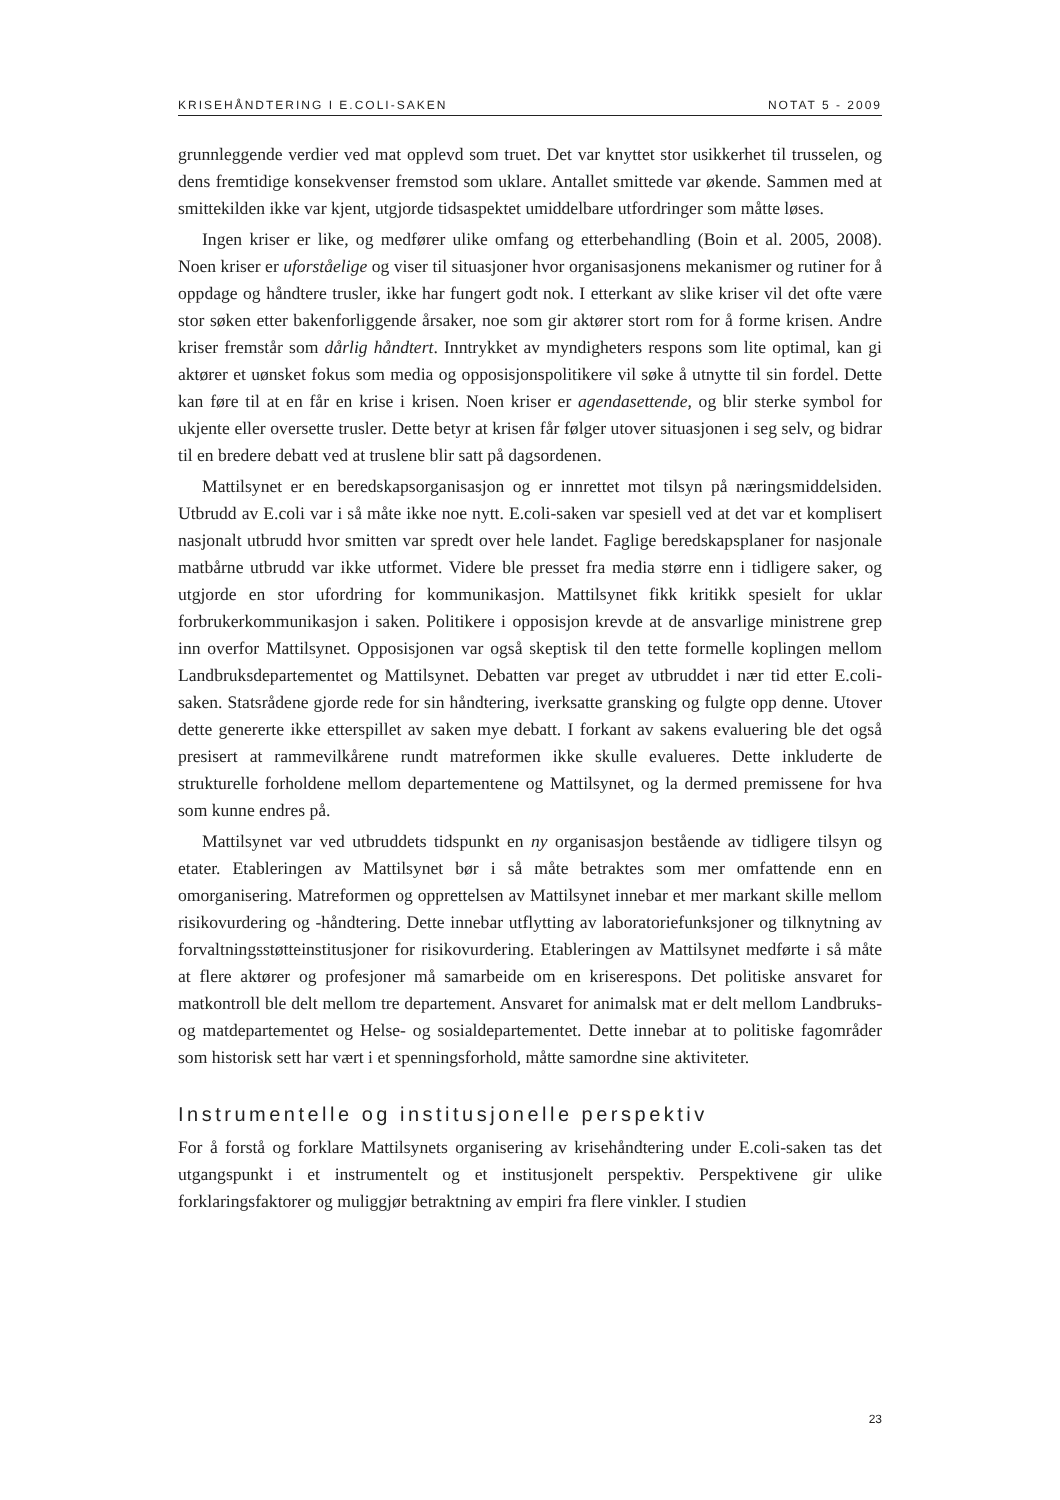KRISEHÅNDTERING I E.COLI-SAKEN NOTAT 5 - 2009
grunnleggende verdier ved mat opplevd som truet. Det var knyttet stor usikkerhet til trusselen, og dens fremtidige konsekvenser fremstod som uklare. Antallet smittede var økende. Sammen med at smittekilden ikke var kjent, utgjorde tidsaspektet umiddelbare utfordringer som måtte løses.
Ingen kriser er like, og medfører ulike omfang og etterbehandling (Boin et al. 2005, 2008). Noen kriser er uforståelige og viser til situasjoner hvor organisasjonens mekanismer og rutiner for å oppdage og håndtere trusler, ikke har fungert godt nok. I etterkant av slike kriser vil det ofte være stor søken etter bakenforliggende årsaker, noe som gir aktører stort rom for å forme krisen. Andre kriser fremstår som dårlig håndtert. Inntrykket av myndigheters respons som lite optimal, kan gi aktører et uønsket fokus som media og opposisjonspolitikere vil søke å utnytte til sin fordel. Dette kan føre til at en får en krise i krisen. Noen kriser er agendasettende, og blir sterke symbol for ukjente eller oversette trusler. Dette betyr at krisen får følger utover situasjonen i seg selv, og bidrar til en bredere debatt ved at truslene blir satt på dagsordenen.
Mattilsynet er en beredskapsorganisasjon og er innrettet mot tilsyn på næringsmiddelsiden. Utbrudd av E.coli var i så måte ikke noe nytt. E.coli-saken var spesiell ved at det var et komplisert nasjonalt utbrudd hvor smitten var spredt over hele landet. Faglige beredskapsplaner for nasjonale matbårne utbrudd var ikke utformet. Videre ble presset fra media større enn i tidligere saker, og utgjorde en stor ufordring for kommunikasjon. Mattilsynet fikk kritikk spesielt for uklar forbrukerkommunikasjon i saken. Politikere i opposisjon krevde at de ansvarlige ministrene grep inn overfor Mattilsynet. Opposisjonen var også skeptisk til den tette formelle koplingen mellom Landbruksdepartementet og Mattilsynet. Debatten var preget av utbruddet i nær tid etter E.coli-saken. Statsrådene gjorde rede for sin håndtering, iverksatte gransking og fulgte opp denne. Utover dette genererte ikke etterspillet av saken mye debatt. I forkant av sakens evaluering ble det også presisert at rammevilkårene rundt matreformen ikke skulle evalueres. Dette inkluderte de strukturelle forholdene mellom departementene og Mattilsynet, og la dermed premissene for hva som kunne endres på.
Mattilsynet var ved utbruddets tidspunkt en ny organisasjon bestående av tidligere tilsyn og etater. Etableringen av Mattilsynet bør i så måte betraktes som mer omfattende enn en omorganisering. Matreformen og opprettelsen av Mattilsynet innebar et mer markant skille mellom risikovurdering og -håndtering. Dette innebar utflytting av laboratoriefunksjoner og tilknytning av forvaltningsstøtteinstitusjoner for risikovurdering. Etableringen av Mattilsynet medførte i så måte at flere aktører og profesjoner må samarbeide om en kriserespons. Det politiske ansvaret for matkontroll ble delt mellom tre departement. Ansvaret for animalsk mat er delt mellom Landbruks- og matdepartementet og Helse- og sosialdepartementet. Dette innebar at to politiske fagområder som historisk sett har vært i et spenningsforhold, måtte samordne sine aktiviteter.
Instrumentelle og institusjonelle perspektiv
For å forstå og forklare Mattilsynets organisering av krisehåndtering under E.coli-saken tas det utgangspunkt i et instrumentelt og et institusjonelt perspektiv. Perspektivene gir ulike forklaringsfaktorer og muliggjør betraktning av empiri fra flere vinkler. I studien
23